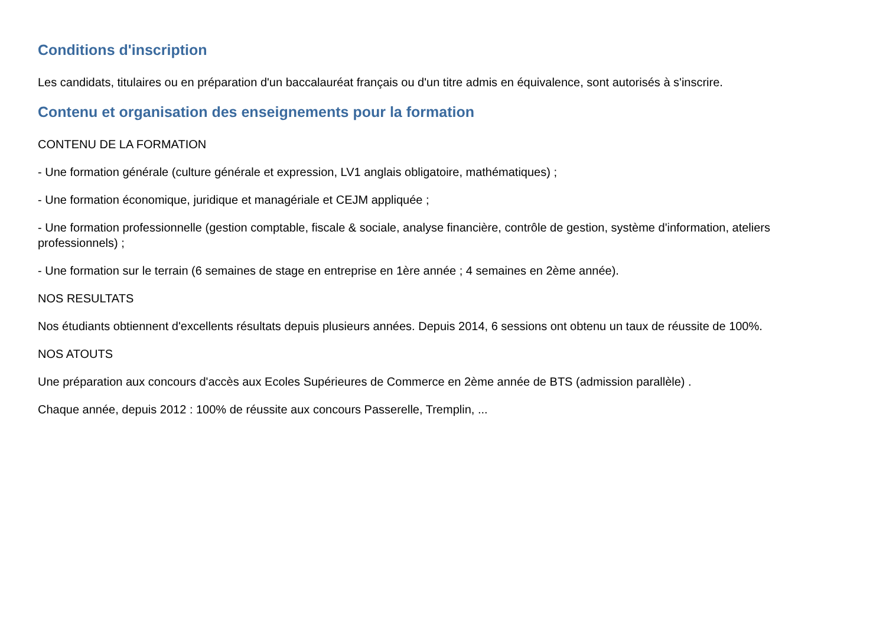Conditions d'inscription
Les candidats, titulaires ou en préparation d'un baccalauréat français ou d'un titre admis en équivalence, sont autorisés à s'inscrire.
Contenu et organisation des enseignements pour la formation
CONTENU DE LA FORMATION
- Une formation générale (culture générale et expression, LV1 anglais obligatoire, mathématiques) ;
- Une formation économique, juridique et managériale et CEJM appliquée ;
- Une formation professionnelle (gestion comptable, fiscale & sociale, analyse financière, contrôle de gestion, système d'information, ateliers professionnels) ;
- Une formation sur le terrain (6 semaines de stage en entreprise en 1ère année ; 4 semaines en 2ème année).
NOS RESULTATS
Nos étudiants obtiennent d'excellents résultats depuis plusieurs années. Depuis 2014, 6 sessions ont obtenu un taux de réussite de 100%.
NOS ATOUTS
Une préparation aux concours d'accès aux Ecoles Supérieures de Commerce en 2ème année de BTS (admission parallèle) .
Chaque année, depuis 2012 : 100% de réussite aux concours Passerelle, Tremplin, ...